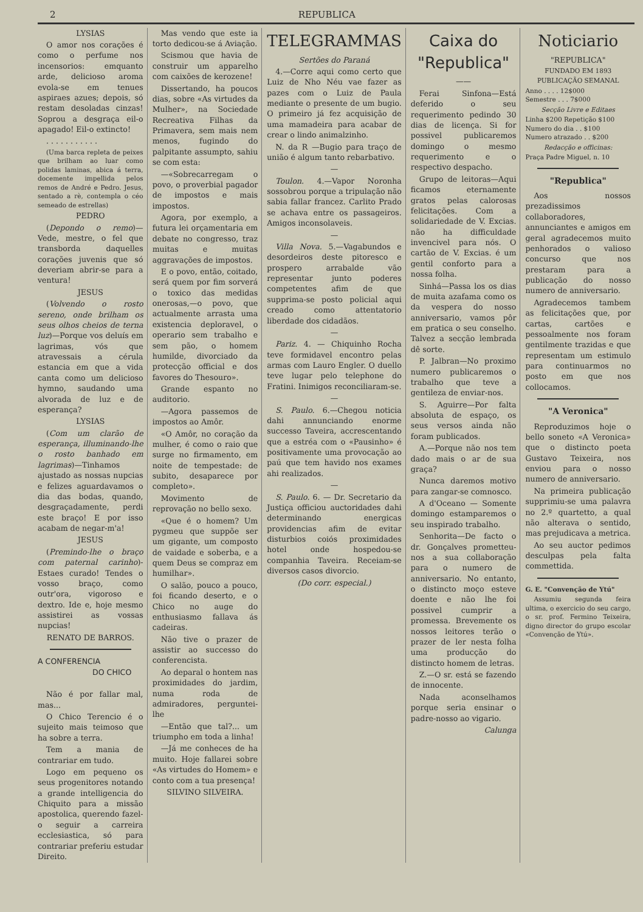2 REPUBLICA
LYSIAS
O amor nos corações é como o perfume nos incensorios: emquanto arde, delicioso aroma evola-se em tenues aspiraes azues; depois, só restam desoladas cinzas! Soprou a desgraça eil-o apagado! Eil-o extincto!
. . . . . . . . . . .
(Uma barca repleta de peixes que brilham ao luar como polidas laminas, abica á terra, docemente impellida pelos remos de André e Pedro. Jesus, sentado a rè, contempla o céo semeado de estrellas)
PEDRO
(Depondo o remo)—Vede, mestre, o fel que transborda daquelles corações juvenis que só deveriam abrir-se para a ventura!
JESUS
(Volvendo o rosto sereno, onde brilham os seus olhos cheios de terna luz)—Porque vos deluís em lagrimas, vós que atravessais a cérula estancia em que a vida canta como um delicioso hymno, saudando uma alvorada de luz e de esperança?
LYSIAS
(Com um clarão de esperança, illuminando-lhe o rosto banhado em lagrimas)—Tinhamos ajustado as nossas nupcias e felizes aguardavamos o dia das bodas, quando, desgraçadamente, perdi este braço! E por isso acabam de negar-m'a!
JESUS
(Premindo-lhe o braço com paternal carinho)- Estaes curado! Tendes o vosso braço, como outr'ora, vigoroso e dextro. Ide e, hoje mesmo assistirei as vossas nupcias!
RENATO DE BARROS.
A CONFERENCIA
DO CHICO
Não é por fallar mal, mas...
O Chico Terencio é o sujeito mais teimoso que ha sobre a terra.
Tem a mania de contrariar em tudo.
Logo em pequeno os seus progenitores notando a grande intelligencia do Chiquito para a missão apostolica, querendo fazel-o seguir a carreira ecclesiastica, só para contrariar preferiu estudar Direito.
Mas vendo que este ia torto dedicou-se á Aviação.
Scismou que havia de construir um apparelho com caixões de kerozene!
Dissertando, ha poucos dias, sobre «As virtudes da Mulher», na Sociedade Recreativa Filhas da Primavera, sem mais nem menos, fugindo do palpitante assumpto, sahiu se com esta:
—«Sobrecarregam o povo, o proverbial pagador de impostos e mais impostos.
Agora, por exemplo, a futura lei orçamentaria em debate no congresso, traz muitas e muitas aggravações de impostos.
E o povo, então, coitado, será quem por fim sorverá o toxico das medidas onerosas,—o povo, que actualmente arrasta uma existencia deploravel, o operario sem trabalho e sem pão, o homem humilde, divorciado da protecção official e dos favores do Thesouro».
Grande espanto no auditorio.
—Agora passemos de impostos ao Amôr.
«O Amôr, no coração da mulher, é como o raio que surge no firmamento, em noite de tempestade: de subito, desaparece por completo».
Movimento de reprovação no bello sexo.
«Que é o homem? Um pygmeu que suppõe ser um gigante, um composto de vaidade e soberba, e a quem Deus se compraz em humilhar».
O salão, pouco a pouco, foi ficando deserto, e o Chico no auge do enthusiasmo fallava ás cadeiras.
Não tive o prazer de assistir ao successo do conferencista.
Ao deparal o hontem nas proximidades do jardim, numa roda de admiradores, perguntei-lhe
—Então que tal?... um triumpho em toda a linha!
—Já me conheces de ha muito. Hoje fallarei sobre «As virtudes do Homem» e conto com a tua presença!
SILVINO SILVEIRA.
TELEGRAMMAS
Sertões do Paraná
4.—Corre aqui como certo que Luiz de Nho Néu vae fazer as pazes com o Luiz de Paula mediante o presente de um bugio. O primeiro já fez acquisição de uma mamadeira para acabar de crear o lindo animalzinho.
N. da R —Bugio para traço de união é algum tanto rebarbativo.
—
Toulon. 4.—Vapor Noronha sossobrou porque a tripulação não sabia fallar francez. Carlito Prado se achava entre os passageiros. Amigos inconsolaveis.
—
Villa Nova. 5.—Vagabundos e desordeiros deste pitoresco e prospero arrabalde vão representar junto poderes competentes afim de que supprima-se posto policial aqui creado como attentatorio liberdade dos cidadãos.
—
Pariz. 4. — Chiquinho Rocha teve formidavel encontro pelas armas com Lauro Engler. O duello teve lugar pelo telephone do Fratini. Inimigos reconciliaram-se.
—
S. Paulo. 6.—Chegou noticia dahi annunciando enorme successo Taveira, accrescentando que a estréa com o «Pausinho» é positivamente uma provocação ao paú que tem havido nos exames ahi realizados.
—
S. Paulo. 6. — Dr. Secretario da Justiça officiou auctoridades dahi determinando energicas providencias afim de evitar disturbios coiós proximidades hotel onde hospedou-se companhia Taveira. Receiam-se diversos casos divorcio.
(Do corr. especial.)
Caixa do
"Republica"
——
Ferai Sinfona—Está deferido o seu requerimento pedindo 30 dias de licença. Si for possivel publicaremos domingo o mesmo requerimento e o respectivo despacho.
Grupo de leitoras—Aqui ficamos eternamente gratos pelas calorosas felicitações. Com a solidariedade de V. Excias. não ha difficuldade invencivel para nós. O cartão de V. Excias. é um gentil conforto para a nossa folha.
Sinhá—Passa los os dias de muita azafama como os da vespera do nosso anniversario, vamos pôr em pratica o seu conselho. Talvez a secção lembrada dê sorte.
P. Jalbran—No proximo numero publicaremos o trabalho que teve a gentileza de enviar-nos.
S. Aguirre—Por falta absoluta de espaço, os seus versos ainda não foram publicados.
A.—Porque não nos tem dado mais o ar de sua graça?
Nunca daremos motivo para zangar-se comnosco.
A d'Oceano — Somente domingo estamparemos o seu inspirado trabalho.
Senhorita—De facto o dr. Gonçalves prometteu-nos a sua collaboração para o numero de anniversario. No entanto, o distincto moço esteve doente e não lhe foi possivel cumprir a promessa. Brevemente os nossos leitores terão o prazer de ler nesta folha uma producção do distincto homem de letras.
Z.—O sr. está se fazendo de innocente.
Nada aconselhamos porque seria ensinar o padre-nosso ao vigario.
Calunga
Noticiario
"REPUBLICA"
FUNDADO EM 1893
PUBLICAÇÃO SEMANAL
Anno . . . . 12$000
Semestre . . . 7$000
Secção Livre e Editaes
Linha $200 Repetição $100
Numero do dia . . $100
Numero atrazado . . $200
Redacção e officinas:
Praça Padre Miguel, n. 10
"Republica"
Aos nossos prezadissimos collaboradores, annunciantes e amigos em geral agradecemos muito penhorados o valioso concurso que nos prestaram para a publicação do nosso numero de anniversario.
Agradecemos tambem as felicitações que, por cartas, cartões e pessoalmente nos foram gentilmente trazidas e que representam um estimulo para continuarmos no posto em que nos collocamos.
"A Veronica"
Reproduzimos hoje o bello soneto «A Veronica» que o distincto poeta Gustavo Teixeira, nos enviou para o nosso numero de anniversario.
Na primeira publicação supprimiu-se uma palavra no 2.º quartetto, a qual não alterava o sentido, mas prejudicava a metrica.
Ao seu auctor pedimos desculpas pela falta commettida.
G. E. "Convenção de Ytú"
Assumiu segunda feira ultima, o exercicio do seu cargo, o sr. prof. Fermino Teixeira, digno director do grupo escolar «Convenção de Ytú».